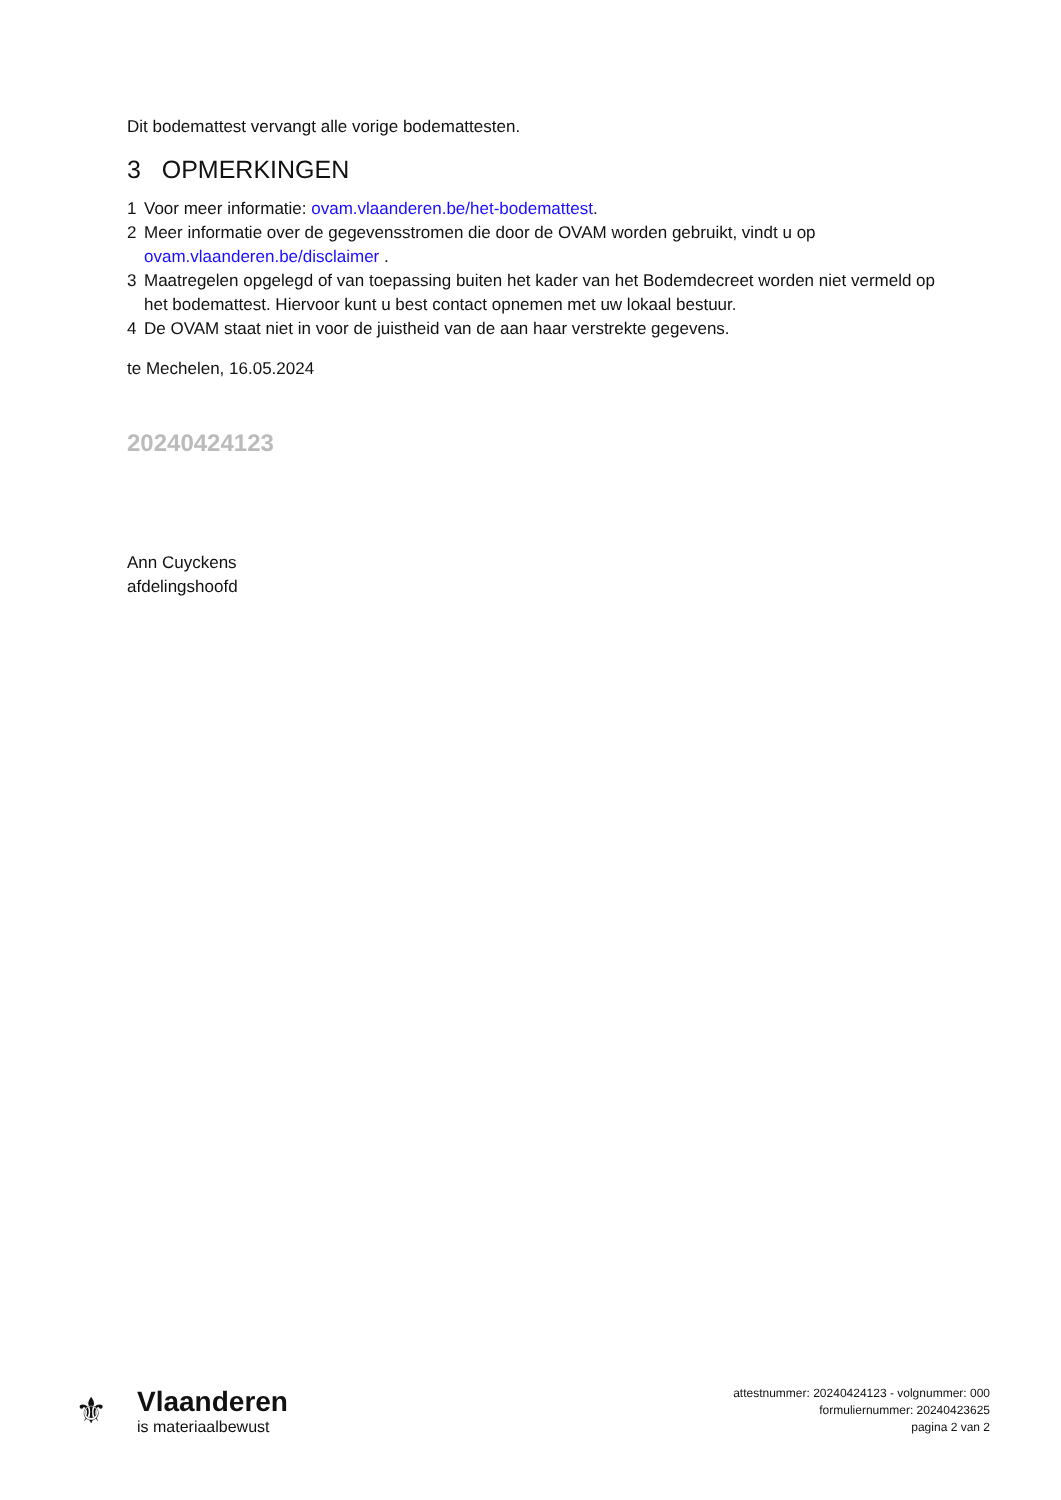Dit bodemattest vervangt alle vorige bodemattesten.
3 OPMERKINGEN
1 Voor meer informatie: ovam.vlaanderen.be/het-bodemattest.
2 Meer informatie over de gegevensstromen die door de OVAM worden gebruikt, vindt u op ovam.vlaanderen.be/disclaimer .
3 Maatregelen opgelegd of van toepassing buiten het kader van het Bodemdecreet worden niet vermeld op het bodemattest. Hiervoor kunt u best contact opnemen met uw lokaal bestuur.
4 De OVAM staat niet in voor de juistheid van de aan haar verstrekte gegevens.
te Mechelen, 16.05.2024
20240424123
Ann Cuyckens
afdelingshoofd
⚜
Vlaanderen
is materiaalbewust
attestnummer: 20240424123 - volgnummer: 000
formuliernummer: 20240423625
pagina 2 van 2